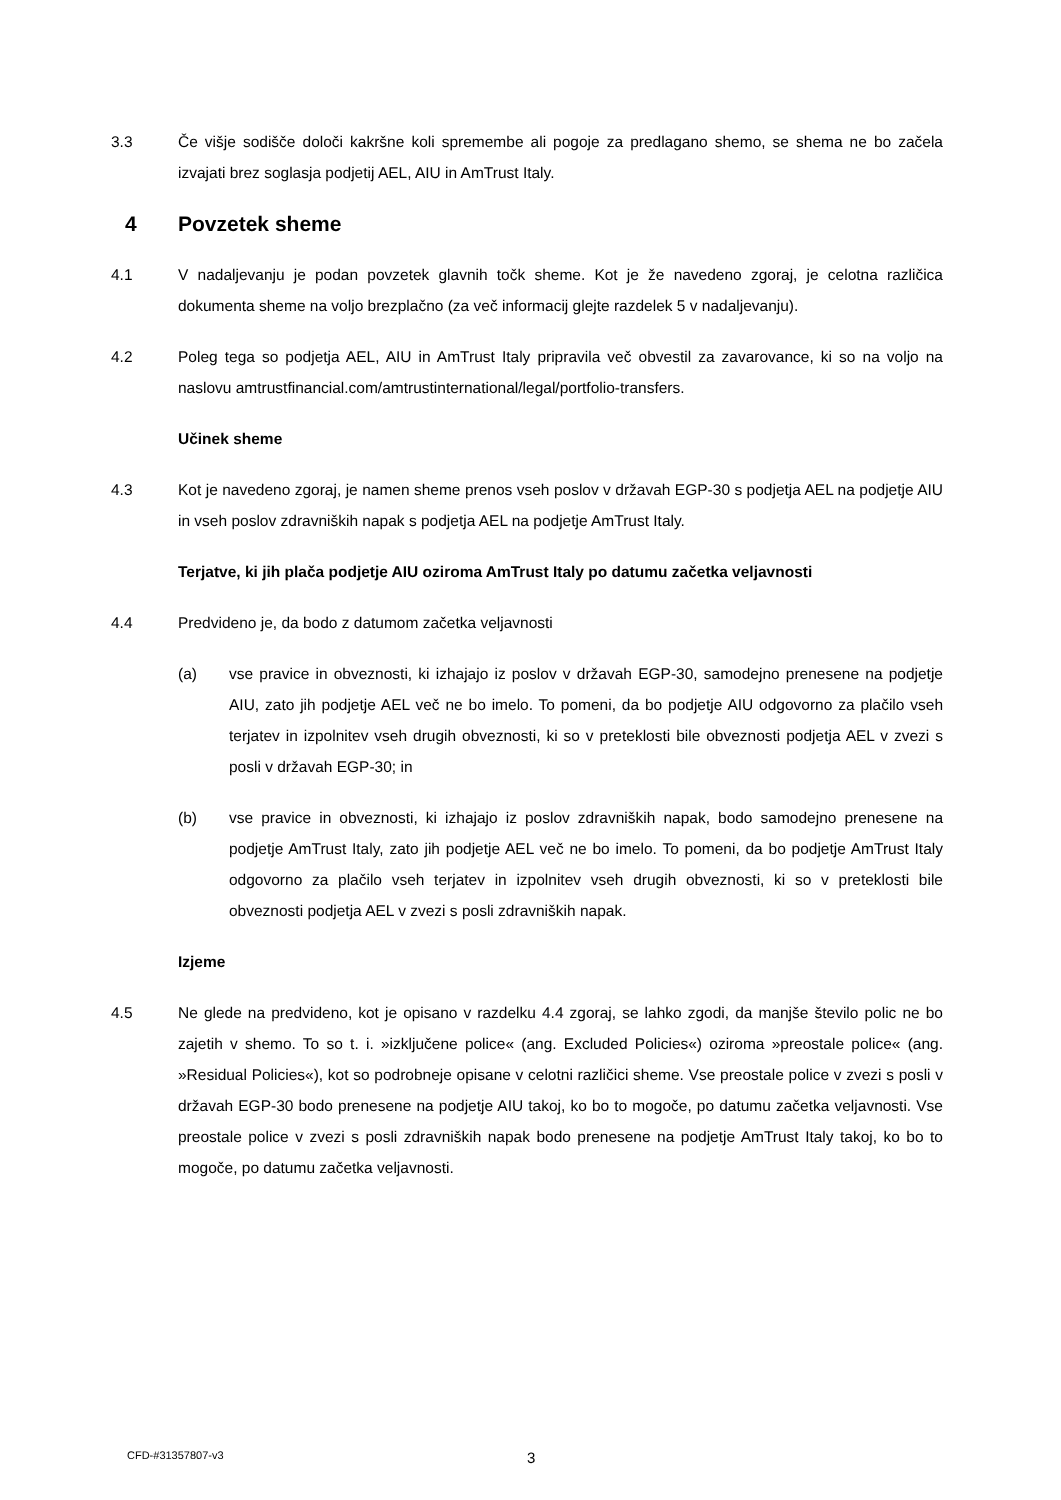3.3 Če višje sodišče določi kakršne koli spremembe ali pogoje za predlagano shemo, se shema ne bo začela izvajati brez soglasja podjetij AEL, AIU in AmTrust Italy.
4 Povzetek sheme
4.1 V nadaljevanju je podan povzetek glavnih točk sheme. Kot je že navedeno zgoraj, je celotna različica dokumenta sheme na voljo brezplačno (za več informacij glejte razdelek 5 v nadaljevanju).
4.2 Poleg tega so podjetja AEL, AIU in AmTrust Italy pripravila več obvestil za zavarovance, ki so na voljo na naslovu amtrustfinancial.com/amtrustinternational/legal/portfolio-transfers.
Učinek sheme
4.3 Kot je navedeno zgoraj, je namen sheme prenos vseh poslov v državah EGP-30 s podjetja AEL na podjetje AIU in vseh poslov zdravniških napak s podjetja AEL na podjetje AmTrust Italy.
Terjatve, ki jih plača podjetje AIU oziroma AmTrust Italy po datumu začetka veljavnosti
4.4 Predvideno je, da bodo z datumom začetka veljavnosti
(a) vse pravice in obveznosti, ki izhajajo iz poslov v državah EGP-30, samodejno prenesene na podjetje AIU, zato jih podjetje AEL več ne bo imelo. To pomeni, da bo podjetje AIU odgovorno za plačilo vseh terjatev in izpolnitev vseh drugih obveznosti, ki so v preteklosti bile obveznosti podjetja AEL v zvezi s posli v državah EGP-30; in
(b) vse pravice in obveznosti, ki izhajajo iz poslov zdravniških napak, bodo samodejno prenesene na podjetje AmTrust Italy, zato jih podjetje AEL več ne bo imelo. To pomeni, da bo podjetje AmTrust Italy odgovorno za plačilo vseh terjatev in izpolnitev vseh drugih obveznosti, ki so v preteklosti bile obveznosti podjetja AEL v zvezi s posli zdravniških napak.
Izjeme
4.5 Ne glede na predvideno, kot je opisano v razdelku 4.4 zgoraj, se lahko zgodi, da manjše število polic ne bo zajetih v shemo. To so t. i. »izključene police« (ang. Excluded Policies«) oziroma »preostale police« (ang. »Residual Policies«), kot so podrobneje opisane v celotni različici sheme. Vse preostale police v zvezi s posli v državah EGP-30 bodo prenesene na podjetje AIU takoj, ko bo to mogoče, po datumu začetka veljavnosti. Vse preostale police v zvezi s posli zdravniških napak bodo prenesene na podjetje AmTrust Italy takoj, ko bo to mogoče, po datumu začetka veljavnosti.
CFD-#31357807-v3 3